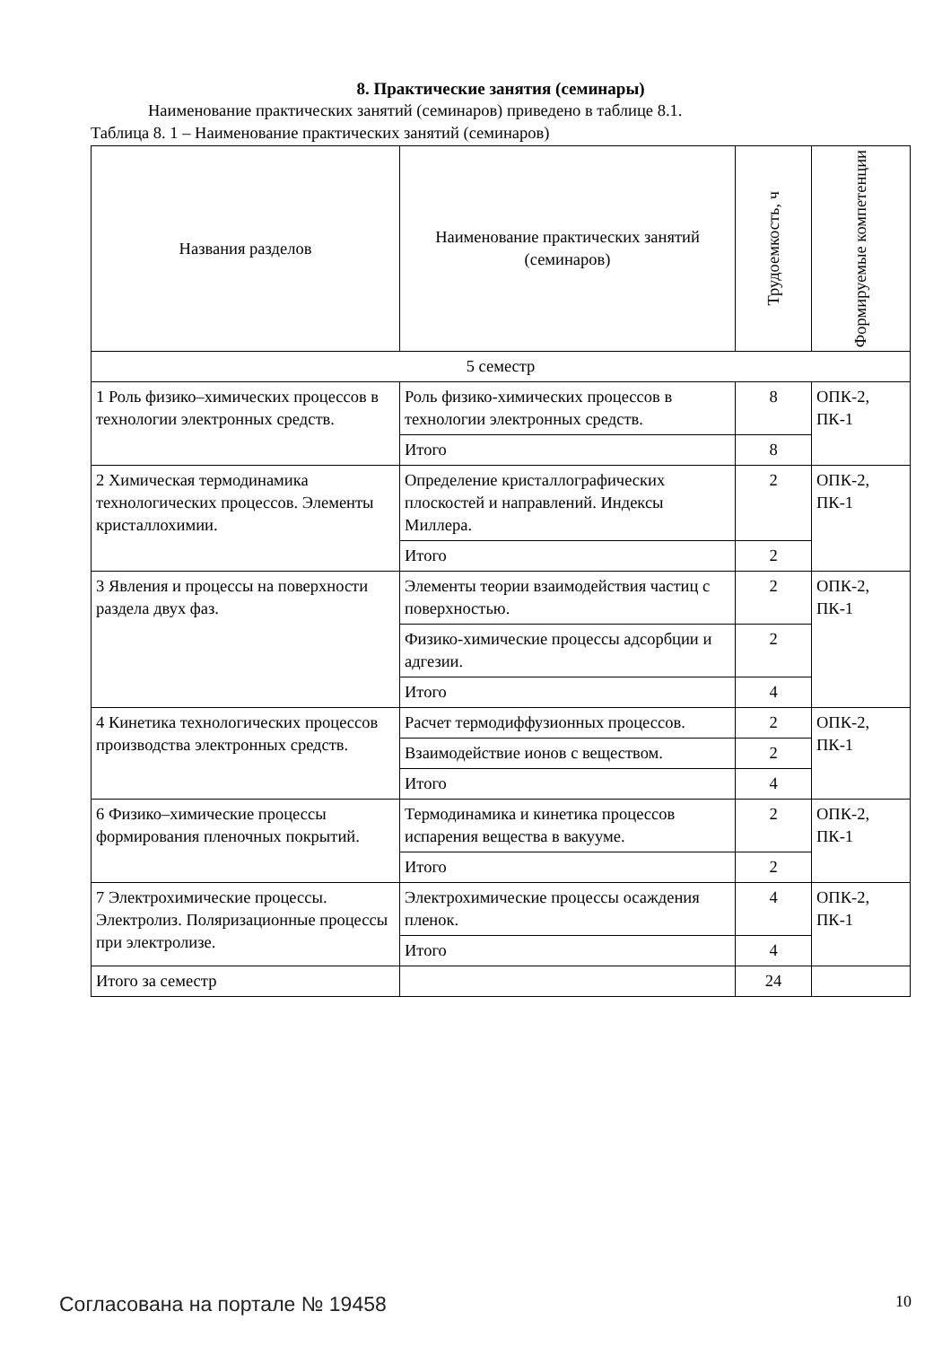8. Практические занятия (семинары)
Наименование практических занятий (семинаров) приведено в таблице 8.1.
Таблица 8. 1 – Наименование практических занятий (семинаров)
| Названия разделов | Наименование практических занятий (семинаров) | Трудоемкость, ч | Формируемые компетенции |
| --- | --- | --- | --- |
| 5 семестр | | | |
| 1 Роль физико–химических процессов в технологии электронных средств. | Роль физико-химических процессов в технологии электронных средств. | 8 | ОПК-2, ПК-1 |
| | Итого | 8 | |
| 2 Химическая термодинамика технологических процессов. Элементы кристаллохимии. | Определение кристаллографических плоскостей и направлений. Индексы Миллера. | 2 | ОПК-2, ПК-1 |
| | Итого | 2 | |
| 3 Явления и процессы на поверхности раздела двух фаз. | Элементы теории взаимодействия частиц с поверхностью. | 2 | ОПК-2, ПК-1 |
| | Физико-химические процессы адсорбции и адгезии. | 2 | |
| | Итого | 4 | |
| 4 Кинетика технологических процессов производства электронных средств. | Расчет термодиффузионных процессов. | 2 | ОПК-2, ПК-1 |
| | Взаимодействие ионов с веществом. | 2 | |
| | Итого | 4 | |
| 6 Физико–химические процессы формирования пленочных покрытий. | Термодинамика и кинетика процессов испарения вещества в вакууме. | 2 | ОПК-2, ПК-1 |
| | Итого | 2 | |
| 7 Электрохимические процессы. Электролиз. Поляризационные процессы при электролизе. | Электрохимические процессы осаждения пленок. | 4 | ОПК-2, ПК-1 |
| | Итого | 4 | |
| Итого за семестр | | 24 | |
Согласована на портале № 19458 10